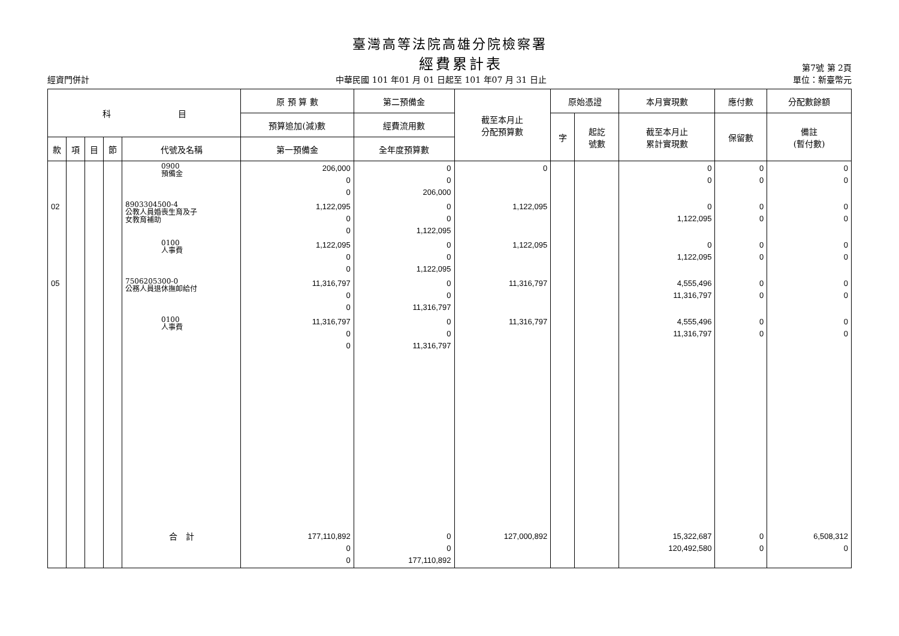臺灣高等法院高雄分院檢察署
經費累計表
第7號 第 2頁
經資門併計 中華民國 101 年01 月 01 日起至 101 年07 月 31 日止 單位：新臺幣元
| 科 目 | | | | | 原 預 算 數 | 第二預備金 | 截至本月止 分配預算數 | 原始憑證 | | 本月實現數 | 應付數 | 分配數餘額 |
| --- | --- | --- | --- | --- | --- | --- | --- | --- | --- | --- | --- | --- |
| | | | | | 預算追加(減)數 | 經費流用數 | | 字 | 起訖 號數 | 截至本月止 累計實現數 | 保留數 | 備註 (暫付數) |
| 款 | 項 | 目 | 節 | 代號及名稱 | 第一預備金 | 全年度預算數 | | | | | | |
| | | | | 0900 預備金 | 206,000 0 0 | 0 0 206,000 | 0 | | | 0 0 | 0 0 | 0 0 |
| 02 | | | | 8903304500-4 公教人員婚喪生育及子 女教育補助 | 1,122,095 0 0 | 0 0 1,122,095 | 1,122,095 | | | 0 1,122,095 | 0 0 | 0 0 |
| | | | | 0100 人事費 | 1,122,095 0 0 | 0 0 1,122,095 | 1,122,095 | | | 0 1,122,095 | 0 0 | 0 0 |
| 05 | | | | 7506205300-0 公務人員退休撫卹給付 | 11,316,797 0 0 | 0 0 11,316,797 | 11,316,797 | | | 4,555,496 11,316,797 | 0 0 | 0 0 |
| | | | | 0100 人事費 | 11,316,797 0 0 | 0 0 11,316,797 | 11,316,797 | | | 4,555,496 11,316,797 | 0 0 | 0 0 |
| | | | | 合 計 | 177,110,892 0 0 | 0 0 177,110,892 | 127,000,892 | | | 15,322,687 120,492,580 | 0 0 | 6,508,312 0 |